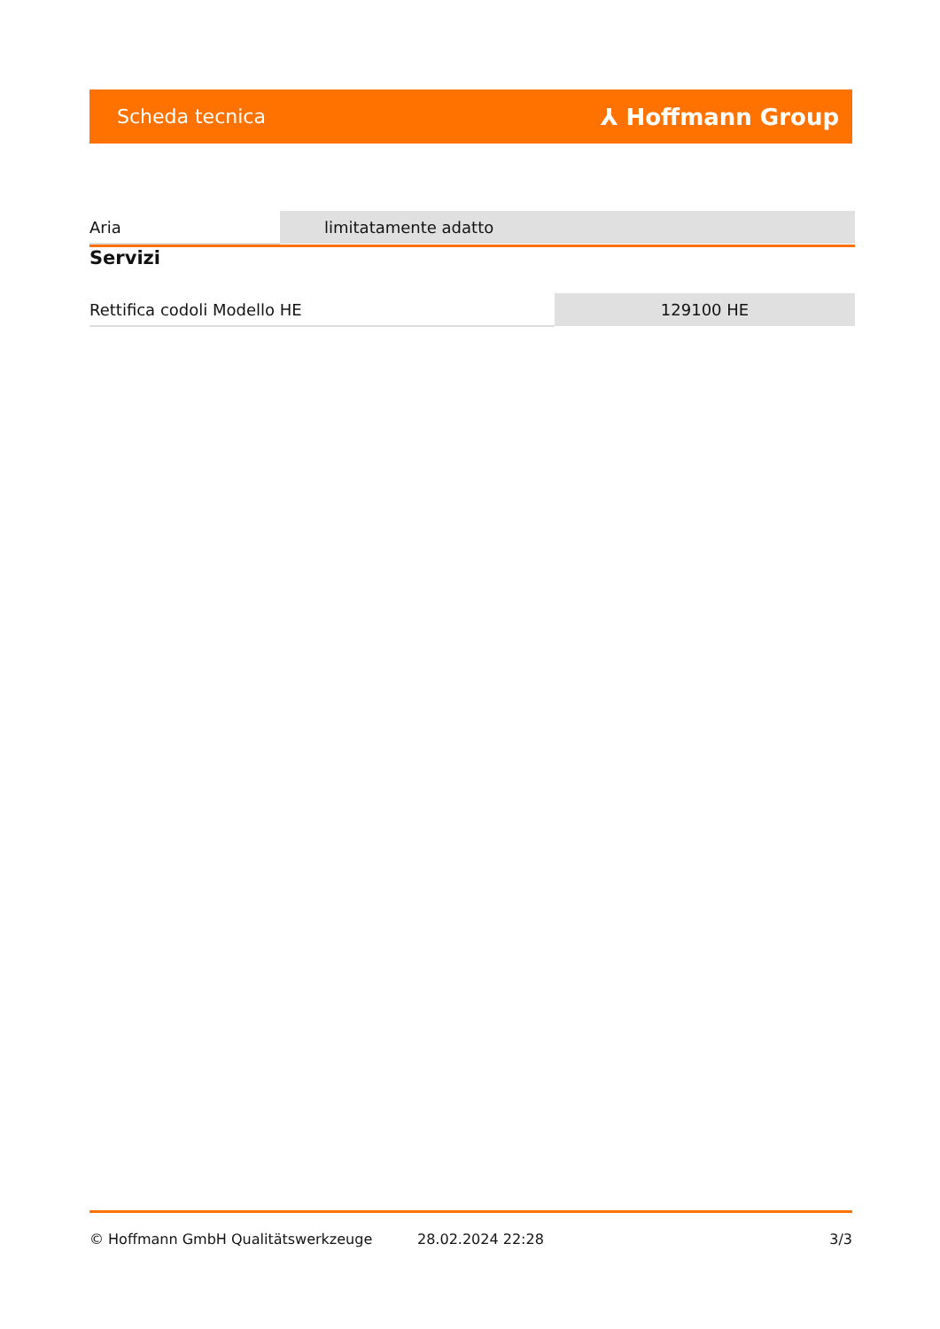Scheda tecnica ⅄ Hoffmann Group
| Aria | limitatamente adatto |
Servizi
| Rettifica codoli Modello HE | 129100 HE |
© Hoffmann GmbH Qualitätswerkzeuge 28.02.2024 22:28 3/3